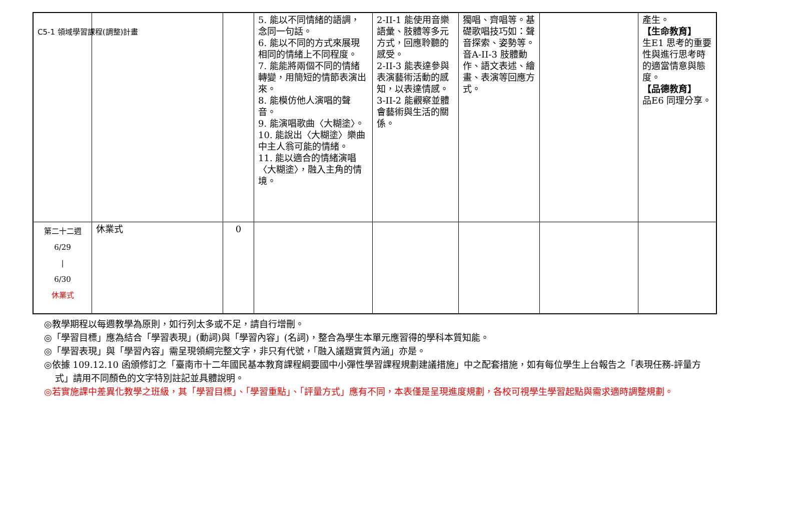C5-1 領域學習課程(調整)計畫
| | | | 5. 能以不同情緒的語調，念同一句話。 6. 能以不同的方式來展現相同的情緒上不同程度。 7. 能能將兩個不同的情緒轉變，用簡短的情節表演出來。 8. 能模仿他人演唱的聲音。 9. 能演唱歌曲〈大糊塗〉。 10. 能說出〈大糊塗〉樂曲中主人翁可能的情緒。 11. 能以適合的情緒演唱〈大糊塗〉，融入主角的情境。 | 2-II-1 能使用音樂語彙、肢體等多元方式，回應聆聽的感受。 2-II-3 能表達參與表演藝術活動的感知，以表達情感。 3-II-2 能觀察並體會藝術與生活的關係。 | 獨唱、齊唱等。基礎歌唱技巧如：聲音探索、姿勢等。 音A-II-3 肢體動作、語文表述、繪畫、表演等回應方式。 | | 產生。 【生命教育】 生E1 思考的重要性與進行思考時的適當情意與態度。 【品德教育】 品E6 同理分享。 |
| 第二十二週 6/29 / 6/30 休業式 | 休業式 | 0 | | | | | |
◎教學期程以每週教學為原則，如行列太多或不足，請自行增刪。
◎「學習目標」應為結合「學習表現」(動詞)與「學習內容」(名詞)，整合為學生本單元應習得的學科本質知能。
◎「學習表現」與「學習內容」需呈現領綱完整文字，非只有代號，「融入議題實質內涵」亦是。
◎依據 109.12.10 函頒修訂之「臺南市十二年國民基本教育課程綱要國中小彈性學習課程規劃建議措施」中之配套措施，如有每位學生上台報告之「表現任務-評量方式」請用不同顏色的文字特別註記並具體說明。
◎若實施課中差異化教學之班級，其「學習目標」、「學習重點」、「評量方式」應有不同，本表僅是呈現進度規劃，各校可視學生學習起點與需求適時調整規劃。